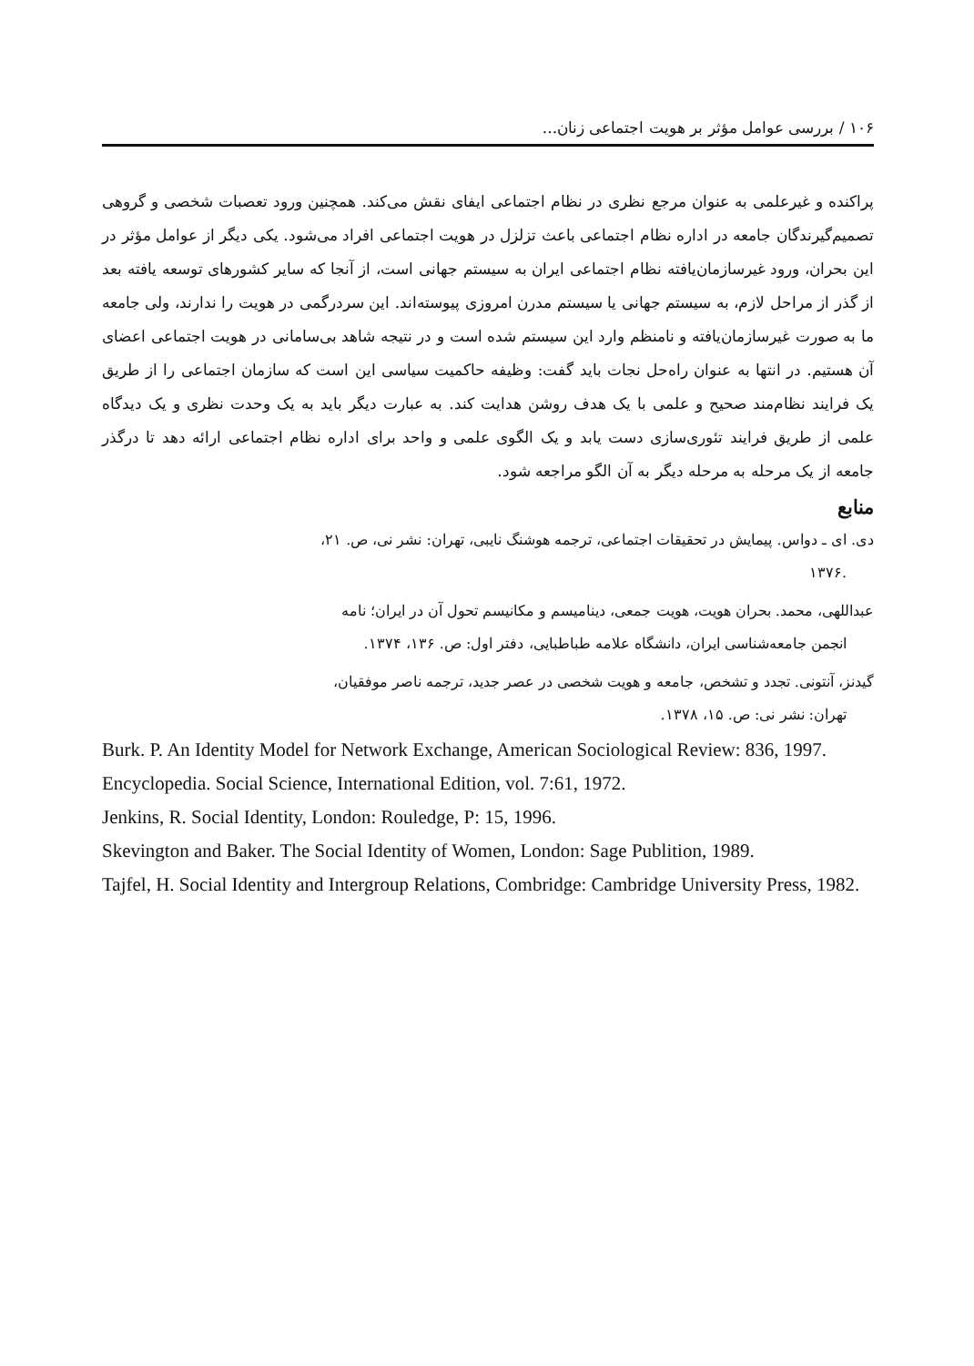۱۰۶ / بررسی عوامل مؤثر بر هویت اجتماعی زنان...
پراکنده و غیرعلمی به عنوان مرجع نظری در نظام اجتماعی ایفای نقش می‌کند. همچنین ورود تعصبات شخصی و گروهی تصمیم‌گیرندگان جامعه در اداره نظام اجتماعی باعث تزلزل در هویت اجتماعی افراد می‌شود. یکی دیگر از عوامل مؤثر در این بحران، ورود غیرسازمان‌یافته نظام اجتماعی ایران به سیستم جهانی است، از آنجا که سایر کشورهای توسعه یافته بعد از گذر از مراحل لازم، به سیستم جهانی یا سیستم مدرن امروزی پیوسته‌اند. این سردرگمی در هویت را ندارند، ولی جامعه ما به صورت غیرسازمان‌یافته و نامنظم وارد این سیستم شده است و در نتیجه شاهد بی‌سامانی در هویت اجتماعی اعضای آن هستیم. در انتها به عنوان راه‌حل نجات باید گفت: وظیفه حاکمیت سیاسی این است که سازمان اجتماعی را از طریق یک فرایند نظام‌مند صحیح و علمی با یک هدف روشن هدایت کند. به عبارت دیگر باید به یک وحدت نظری و یک دیدگاه علمی از طریق فرایند تئوری‌سازی دست یابد و یک الگوی علمی و واحد برای اداره نظام اجتماعی ارائه دهد تا درگذر جامعه از یک مرحله به مرحله دیگر به آن الگو مراجعه شود.
منابع
دی. ای ـ دواس. پیمایش در تحقیقات اجتماعی، ترجمه هوشنگ نایبی، تهران: نشر نی، ص. ۲۱،
.۱۳۷۶
عبداللهی، محمد. بحران هویت، هویت جمعی، دینامیسم و مکانیسم تحول آن در ایران؛ نامه
انجمن جامعه‌شناسی ایران، دانشگاه علامه طباطبایی، دفتر اول: ص. ۱۳۶، ۱۳۷۴.
گیدنز، آنتونی. تجدد و تشخص، جامعه و هویت شخصی در عصر جدید، ترجمه ناصر موفقیان،
تهران: نشر نی: ص. ۱۵، ۱۳۷۸.
Burk. P. An Identity Model for Network Exchange, American Sociological Review: 836, 1997.
Encyclopedia. Social Science, International Edition, vol. 7:61, 1972.
Jenkins, R. Social Identity, London: Rouledge, P: 15, 1996.
Skevington and Baker. The Social Identity of Women, London: Sage Publition, 1989.
Tajfel, H. Social Identity and Intergroup Relations, Combridge: Cambridge University Press, 1982.